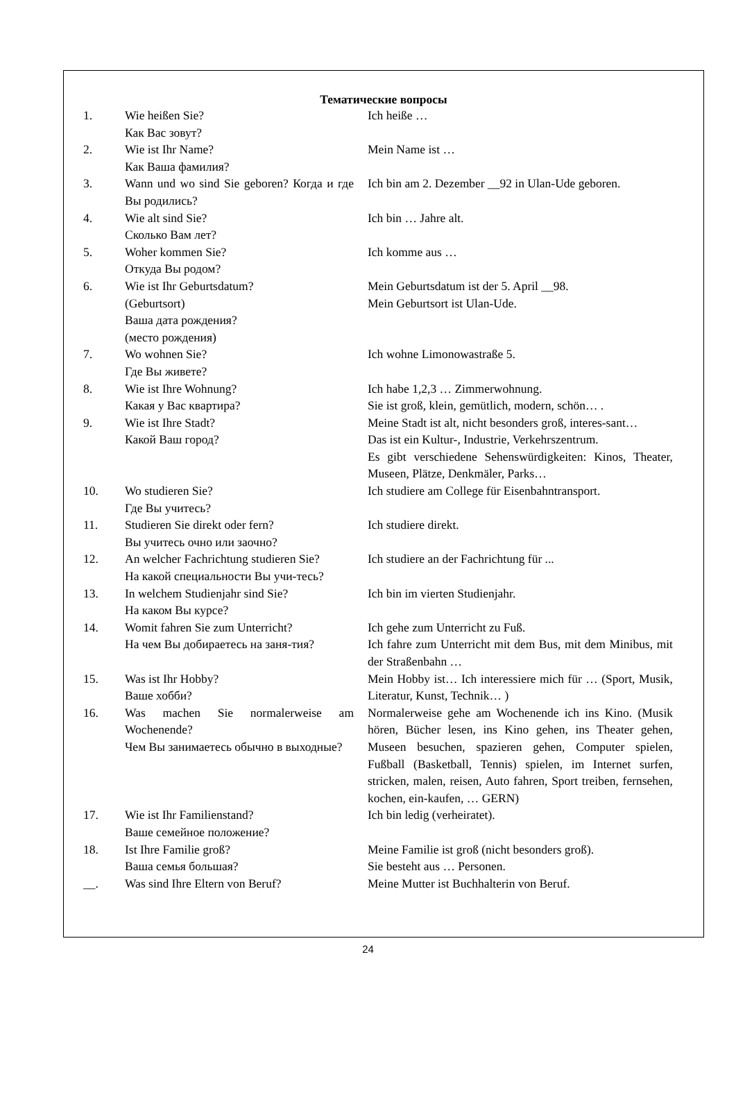Тематические вопросы
| 1. | Wie heißen Sie? Как Вас зовут? | Ich heiße … |
| 2. | Wie ist Ihr Name? Как Ваша фамилия? | Mein Name ist … |
| 3. | Wann und wo sind Sie geboren? Когда и где Вы родились? | Ich bin am 2. Dezember __92 in Ulan-Ude geboren. |
| 4. | Wie alt sind Sie? Сколько Вам лет? | Ich bin … Jahre alt. |
| 5. | Woher kommen Sie? Откуда Вы родом? | Ich komme aus … |
| 6. | Wie ist Ihr Geburtsdatum? (Geburtsort) Ваша дата рождения? (место рождения) | Mein Geburtsdatum ist der 5. April __98. Mein Geburtsort ist Ulan-Ude. |
| 7. | Wo wohnen Sie? Где Вы живете? | Ich wohne Limonowastraße 5. |
| 8. | Wie ist Ihre Wohnung? Какая у Вас квартира? | Ich habe 1,2,3 … Zimmerwohnung. Sie ist groß, klein, gemütlich, modern, schön… . |
| 9. | Wie ist Ihre Stadt? Какой Ваш город? | Meine Stadt ist alt, nicht besonders groß, interes-sant… Das ist ein Kultur-, Industrie, Verkehrszentrum. Es gibt verschiedene Sehenswürdigkeiten: Kinos, Theater, Museen, Plätze, Denkmäler, Parks… |
| 10. | Wo studieren Sie? Где Вы учитесь? | Ich studiere am College für Eisenbahntransport. |
| 11. | Studieren Sie direkt oder fern? Вы учитесь очно или заочно? | Ich studiere direkt. |
| 12. | An welcher Fachrichtung studieren Sie? На какой специальности Вы учи-тесь? | Ich studiere an der Fachrichtung für ... |
| 13. | In welchem Studienjahr sind Sie? На каком Вы курсе? | Ich bin im vierten Studienjahr. |
| 14. | Womit fahren Sie zum Unterricht? На чем Вы добираетесь на заня-тия? | Ich gehe zum Unterricht zu Fuß. Ich fahre zum Unterricht mit dem Bus, mit dem Minibus, mit der Straßenbahn … |
| 15. | Was ist Ihr Hobby? Ваше хобби? | Mein Hobby ist… Ich interessiere mich für … (Sport, Musik, Literatur, Kunst, Technik… ) |
| 16. | Was machen Sie normalerweise am Wochenende? Чем Вы занимаетесь обычно в выходные? | Normalerweise gehe am Wochenende ich ins Kino. (Musik hören, Bücher lesen, ins Kino gehen, ins Theater gehen, Museen besuchen, spazieren gehen, Computer spielen, Fußball (Basketball, Tennis) spielen, im Internet surfen, stricken, malen, reisen, Auto fahren, Sport treiben, fernsehen, kochen, ein-kaufen, … GERN) |
| 17. | Wie ist Ihr Familienstand? Ваше семейное положение? | Ich bin ledig (verheiratet). |
| 18. | Ist Ihre Familie groß? Ваша семья большая? | Meine Familie ist groß (nicht besonders groß). Sie besteht aus … Personen. |
| __. | Was sind Ihre Eltern von Beruf? | Meine Mutter ist Buchhalterin von Beruf. |
24